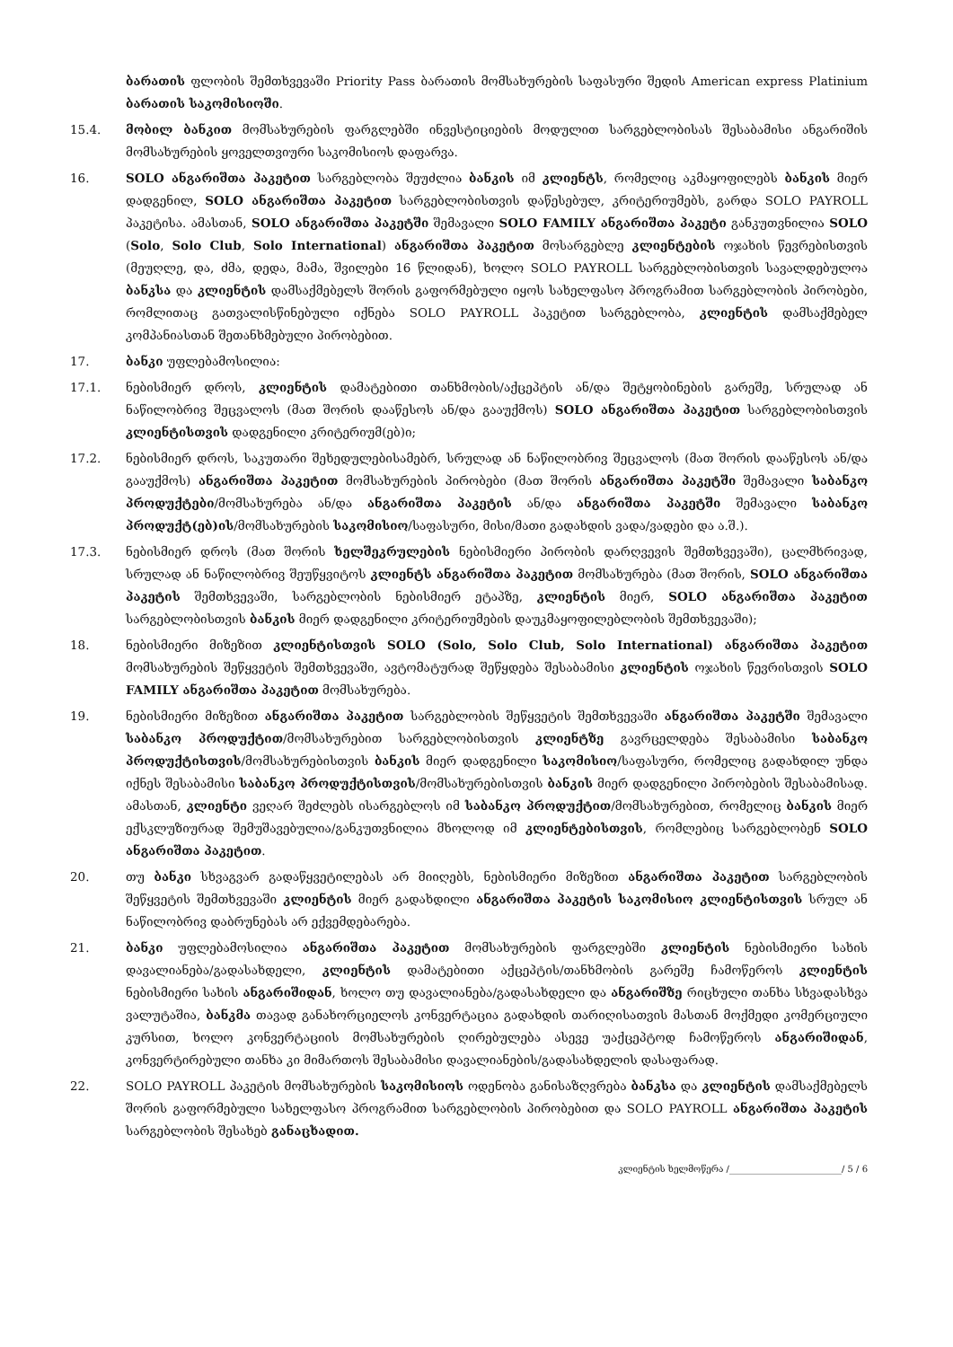ბარათის ფლობის შემთხვევაში Priority Pass ბარათის მომსახურების საფასური შედის American express Platinium ბარათის საკომისიოში.
15.4. მობილ ბანკით მომსახურების ფარგლებში ინვესტიციების მოდულით სარგებლობისას შესაბამისი ანგარიშის მომსახურების ყოველთვიური საკომისიოს დაფარვა.
16. SOLO ანგარიშთა პაკეტით სარგებლობა შეუძლია ბანკის იმ კლიენტს, რომელიც აკმაყოფილებს ბანკის მიერ დადგენილ, SOLO ანგარიშთა პაკეტით სარგებლობისთვის დაწესებულ, კრიტერიუმებს, გარდა SOLO PAYROLL პაკეტისა. ამასთან, SOLO ანგარიშთა პაკეტში შემავალი SOLO FAMILY ანგარიშთა პაკეტი განკუთვნილია SOLO (Solo, Solo Club, Solo International) ანგარიშთა პაკეტით მოსარგებლე კლიენტების ოჯახის წევრებისთვის (მეუღლე, და, ძმა, დედა, მამა, შვილები 16 წლიდან), ხოლო SOLO PAYROLL სარგებლობისთვის სავალდებულოა ბანკსა და კლიენტის დამსაქმებელს შორის გაფორმებული იყოს სახელფასო პროგრამით სარგებლობის პირობები, რომლითაც გათვალისწინებული იქნება SOLO PAYROLL პაკეტით სარგებლობა, კლიენტის დამსაქმებელ კომპანიასთან შეთანხმებული პირობებით.
17. ბანკი უფლებამოსილია:
17.1. ნებისმიერ დროს, კლიენტის დამატებითი თანხმობის/აქცეპტის ან/და შეტყობინების გარეშე, სრულად ან ნაწილობრივ შეცვალოს (მათ შორის დააწესოს ან/და გააუქმოს) SOLO ანგარიშთა პაკეტით სარგებლობისთვის კლიენტისთვის დადგენილი კრიტერიუმ(ებ)ი;
17.2. ნებისმიერ დროს, საკუთარი შეხედულებისამებრ, სრულად ან ნაწილობრივ შეცვალოს (მათ შორის დააწესოს ან/და გააუქმოს) ანგარიშთა პაკეტით მომსახურების პირობები (მათ შორის ანგარიშთა პაკეტში შემავალი საბანკო პროდუქტები/მომსახურება ან/და ანგარიშთა პაკეტის ან/და ანგარიშთა პაკეტში შემავალი საბანკო პროდუქტ(ებ)ის/მომსახურების საკომისიო/საფასური, მისი/მათი გადახდის ვადა/ვადები და ა.შ.).
17.3. ნებისმიერ დროს (მათ შორის ხელშეკრულების ნებისმიერი პირობის დარღვევის შემთხვევაში), ცალმხრივად, სრულად ან ნაწილობრივ შეუწყვიტოს კლიენტს ანგარიშთა პაკეტით მომსახურება (მათ შორის, SOLO ანგარიშთა პაკეტის შემთხვევაში, სარგებლობის ნებისმიერ ეტაპზე, კლიენტის მიერ, SOLO ანგარიშთა პაკეტით სარგებლობისთვის ბანკის მიერ დადგენილი კრიტერიუმების დაუკმაყოფილებლობის შემთხვევაში);
18. ნებისმიერი მიზეზით კლიენტისთვის SOLO (Solo, Solo Club, Solo International) ანგარიშთა პაკეტით მომსახურების შეწყვეტის შემთხვევაში, ავტომატურად შეწყდება შესაბამისი კლიენტის ოჯახის წევრისთვის SOLO FAMILY ანგარიშთა პაკეტით მომსახურება.
19. ნებისმიერი მიზეზით ანგარიშთა პაკეტით სარგებლობის შეწყვეტის შემთხვევაში ანგარიშთა პაკეტში შემავალი საბანკო პროდუქტით/მომსახურებით სარგებლობისთვის კლიენტზე გავრცელდება შესაბამისი საბანკო პროდუქტისთვის/მომსახურებისთვის ბანკის მიერ დადგენილი საკომისიო/საფასური, რომელიც გადახდილ უნდა იქნეს შესაბამისი საბანკო პროდუქტისთვის/მომსახურებისთვის ბანკის მიერ დადგენილი პირობების შესაბამისად. ამასთან, კლიენტი ვეღარ შეძლებს ისარგებლოს იმ საბანკო პროდუქტით/მომსახურებით, რომელიც ბანკის მიერ ექსკლუზიურად შემუშავებულია/განკუთვნილია მხოლოდ იმ კლიენტებისთვის, რომლებიც სარგებლობენ SOLO ანგარიშთა პაკეტით.
20. თუ ბანკი სხვაგვარ გადაწყვეტილებას არ მიიღებს, ნებისმიერი მიზეზით ანგარიშთა პაკეტით სარგებლობის შეწყვეტის შემთხვევაში კლიენტის მიერ გადახდილი ანგარიშთა პაკეტის საკომისიო კლიენტისთვის სრულ ან ნაწილობრივ დაბრუნებას არ ექვემდებარება.
21. ბანკი უფლებამოსილია ანგარიშთა პაკეტით მომსახურების ფარგლებში კლიენტის ნებისმიერი სახის დავალიანება/გადასახდელი, კლიენტის დამატებითი აქცეპტის/თანხმობის გარეშე ჩამოწეროს კლიენტის ნებისმიერი სახის ანგარიშიდან, ხოლო თუ დავალიანება/გადასახდელი და ანგარიშზე რიცხული თანხა სხვადასხვა ვალუტაშია, ბანკმა თავად განახორციელოს კონვერტაცია გადახდის თარიღისათვის მასთან მოქმედი კომერციული კურსით, ხოლო კონვერტაციის მომსახურების ღირებულება ასევე უაქცეპტოდ ჩამოწეროს ანგარიშიდან, კონვერტირებული თანხა კი მიმართოს შესაბამისი დავალიანების/გადასახდელის დასაფარად.
22. SOLO PAYROLL პაკეტის მომსახურების საკომისიოს ოდენობა განისაზღვრება ბანკსა და კლიენტის დამსაქმებელს შორის გაფორმებული სახელფასო პროგრამით სარგებლობის პირობებით და SOLO PAYROLL ანგარიშთა პაკეტის სარგებლობის შესახებ განაცხადით.
კლიენტის ხელმოწერა /_________________________/ 5 / 6